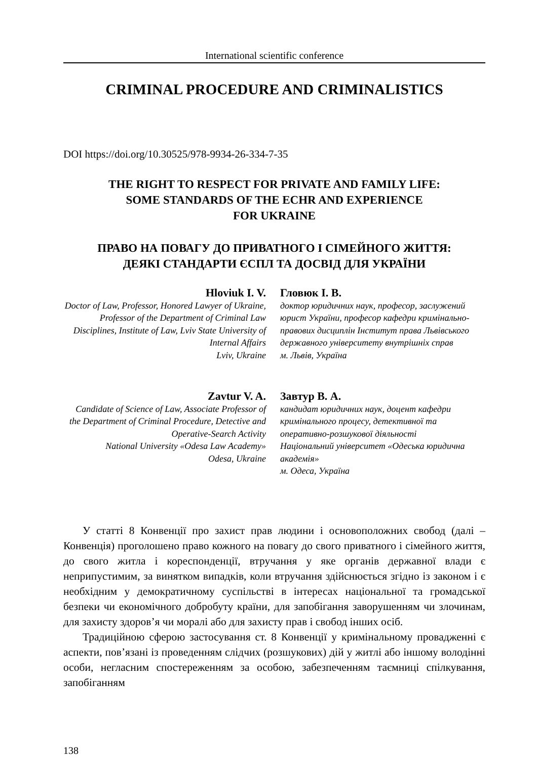International scientific conference
CRIMINAL PROCEDURE AND CRIMINALISTICS
DOI https://doi.org/10.30525/978-9934-26-334-7-35
THE RIGHT TO RESPECT FOR PRIVATE AND FAMILY LIFE:
SOME STANDARDS OF THE ECHR AND EXPERIENCE
FOR UKRAINE
ПРАВО НА ПОВАГУ ДО ПРИВАТНОГО І СІМЕЙНОГО ЖИТТЯ:
ДЕЯКІ СТАНДАРТИ ЄСПЛ ТА ДОСВІД ДЛЯ УКРАЇНИ
Hloviuk I. V.
Doctor of Law, Professor, Honored Lawyer of Ukraine, Professor of the Department of Criminal Law Disciplines, Institute of Law, Lviv State University of Internal Affairs
Lviv, Ukraine
Гловюк І. В.
доктор юридичних наук, професор, заслужений юрист України, професор кафедри кримінально-правових дисциплін Інститут права Львівського державного університету внутрішніх справ
м. Львів, Україна
Zavtur V. A.
Candidate of Science of Law, Associate Professor of the Department of Criminal Procedure, Detective and Operative-Search Activity
National University «Odesa Law Academy»
Odesa, Ukraine
Завтур В. А.
кандидат юридичних наук, доцент кафедри кримінального процесу, детективної та оперативно-розшукової діяльності
Національний університет «Одеська юридична академія»
м. Одеса, Україна
У статті 8 Конвенції про захист прав людини і основоположних свобод (далі – Конвенція) проголошено право кожного на повагу до свого приватного і сімейного життя, до свого житла і кореспонденції, втручання у яке органів державної влади є неприпустимим, за винятком випадків, коли втручання здійснюється згідно із законом і є необхідним у демократичному суспільстві в інтересах національної та громадської безпеки чи економічного добробуту країни, для запобігання заворушенням чи злочинам, для захисту здоров’я чи моралі або для захисту прав і свобод інших осіб.
Традиційною сферою застосування ст. 8 Конвенції у кримінальному провадженні є аспекти, пов’язані із проведенням слідчих (розшукових) дій у житлі або іншому володінні особи, негласним спостереженням за особою, забезпеченням таємниці спілкування, запобіганням
138